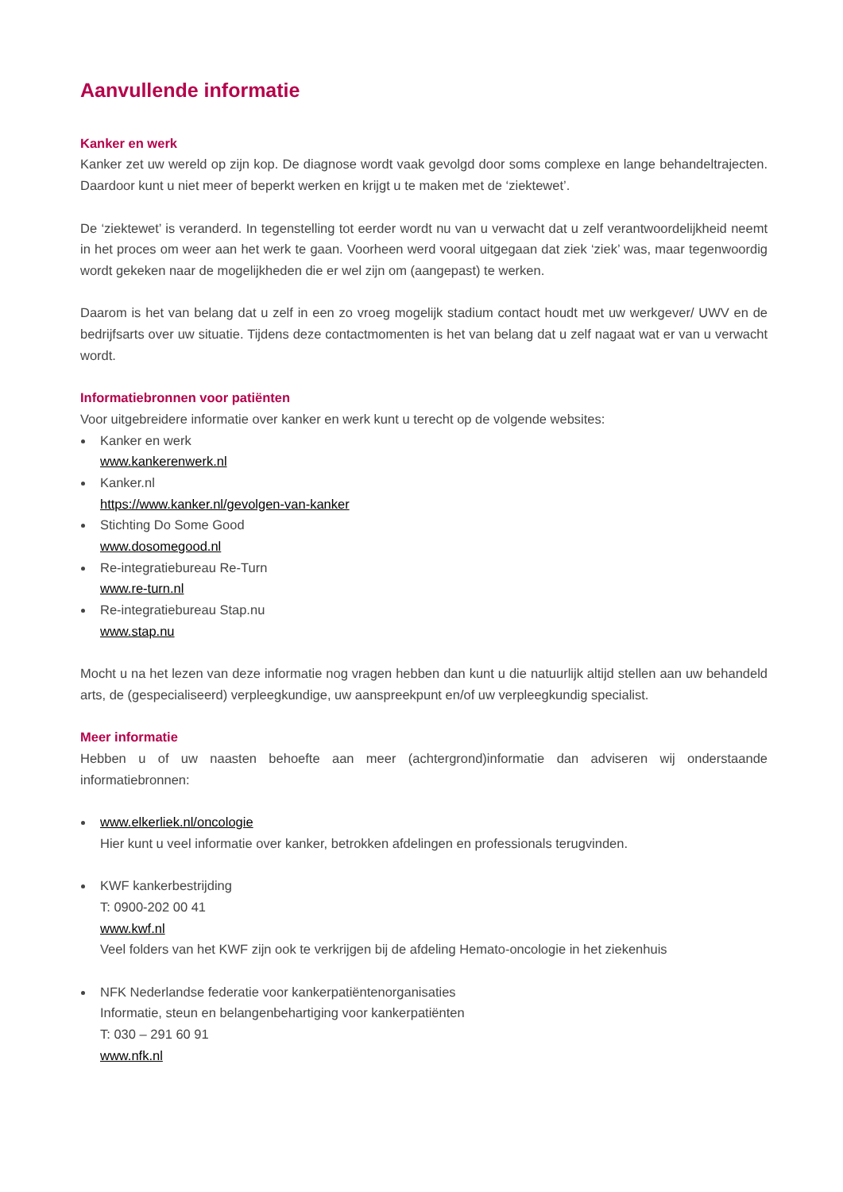Aanvullende informatie
Kanker en werk
Kanker zet uw wereld op zijn kop. De diagnose wordt vaak gevolgd door soms complexe en lange behandeltrajecten. Daardoor kunt u niet meer of beperkt werken en krijgt u te maken met de ‘ziektewet’.
De ‘ziektewet’ is veranderd. In tegenstelling tot eerder wordt nu van u verwacht dat u zelf verantwoordelijkheid neemt in het proces om weer aan het werk te gaan. Voorheen werd vooral uitgegaan dat ziek ‘ziek’ was, maar tegenwoordig wordt gekeken naar de mogelijkheden die er wel zijn om (aangepast) te werken.
Daarom is het van belang dat u zelf in een zo vroeg mogelijk stadium contact houdt met uw werkgever/ UWV en de bedrijfsarts over uw situatie. Tijdens deze contactmomenten is het van belang dat u zelf nagaat wat er van u verwacht wordt.
Informatiebronnen voor patiënten
Voor uitgebreidere informatie over kanker en werk kunt u terecht op de volgende websites:
Kanker en werk
www.kankerenwerk.nl
Kanker.nl
https://www.kanker.nl/gevolgen-van-kanker
Stichting Do Some Good
www.dosomegood.nl
Re-integratiebureau Re-Turn
www.re-turn.nl
Re-integratiebureau Stap.nu
www.stap.nu
Mocht u na het lezen van deze informatie nog vragen hebben dan kunt u die natuurlijk altijd stellen aan uw behandeld arts, de (gespecialiseerd) verpleegkundige, uw aanspreekpunt en/of uw verpleegkundig specialist.
Meer informatie
Hebben u of uw naasten behoefte aan meer (achtergrond)informatie dan adviseren wij onderstaande informatiebronnen:
www.elkerliek.nl/oncologie
Hier kunt u veel informatie over kanker, betrokken afdelingen en professionals terugvinden.
KWF kankerbestrijding
T: 0900-202 00 41
www.kwf.nl
Veel folders van het KWF zijn ook te verkrijgen bij de afdeling Hemato-oncologie in het ziekenhuis
NFK Nederlandse federatie voor kankerpatiëntenorganisaties
Informatie, steun en belangenbehartiging voor kankerpatiënten
T: 030 – 291 60 91
www.nfk.nl